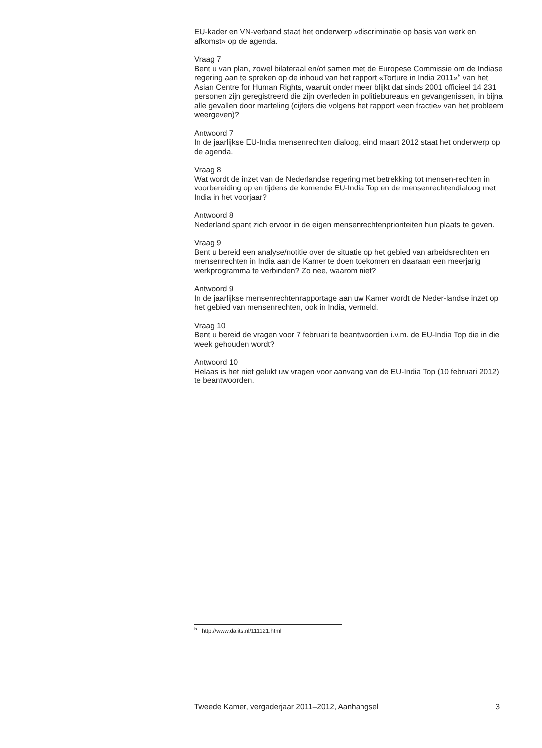EU-kader en VN-verband staat het onderwerp »discriminatie op basis van werk en afkomst» op de agenda.
Vraag 7
Bent u van plan, zowel bilateraal en/of samen met de Europese Commissie om de Indiase regering aan te spreken op de inhoud van het rapport «Torture in India 2011»<sup>5</sup> van het Asian Centre for Human Rights, waaruit onder meer blijkt dat sinds 2001 officieel 14 231 personen zijn geregistreerd die zijn overleden in politiebureaus en gevangenissen, in bijna alle gevallen door marteling (cijfers die volgens het rapport «een fractie» van het probleem weergeven)?
Antwoord 7
In de jaarlijkse EU-India mensenrechten dialoog, eind maart 2012 staat het onderwerp op de agenda.
Vraag 8
Wat wordt de inzet van de Nederlandse regering met betrekking tot mensen-rechten in voorbereiding op en tijdens de komende EU-India Top en de mensenrechtendialoog met India in het voorjaar?
Antwoord 8
Nederland spant zich ervoor in de eigen mensenrechtenprioriteiten hun plaats te geven.
Vraag 9
Bent u bereid een analyse/notitie over de situatie op het gebied van arbeidsrechten en mensenrechten in India aan de Kamer te doen toekomen en daaraan een meerjarig werkprogramma te verbinden? Zo nee, waarom niet?
Antwoord 9
In de jaarlijkse mensenrechtenrapportage aan uw Kamer wordt de Neder-landse inzet op het gebied van mensenrechten, ook in India, vermeld.
Vraag 10
Bent u bereid de vragen voor 7 februari te beantwoorden i.v.m. de EU-India Top die in die week gehouden wordt?
Antwoord 10
Helaas is het niet gelukt uw vragen voor aanvang van de EU-India Top (10 februari 2012) te beantwoorden.
<sup>5</sup> http://www.dalits.nl/111121.html
Tweede Kamer, vergaderjaar 2011–2012, Aanhangsel 3